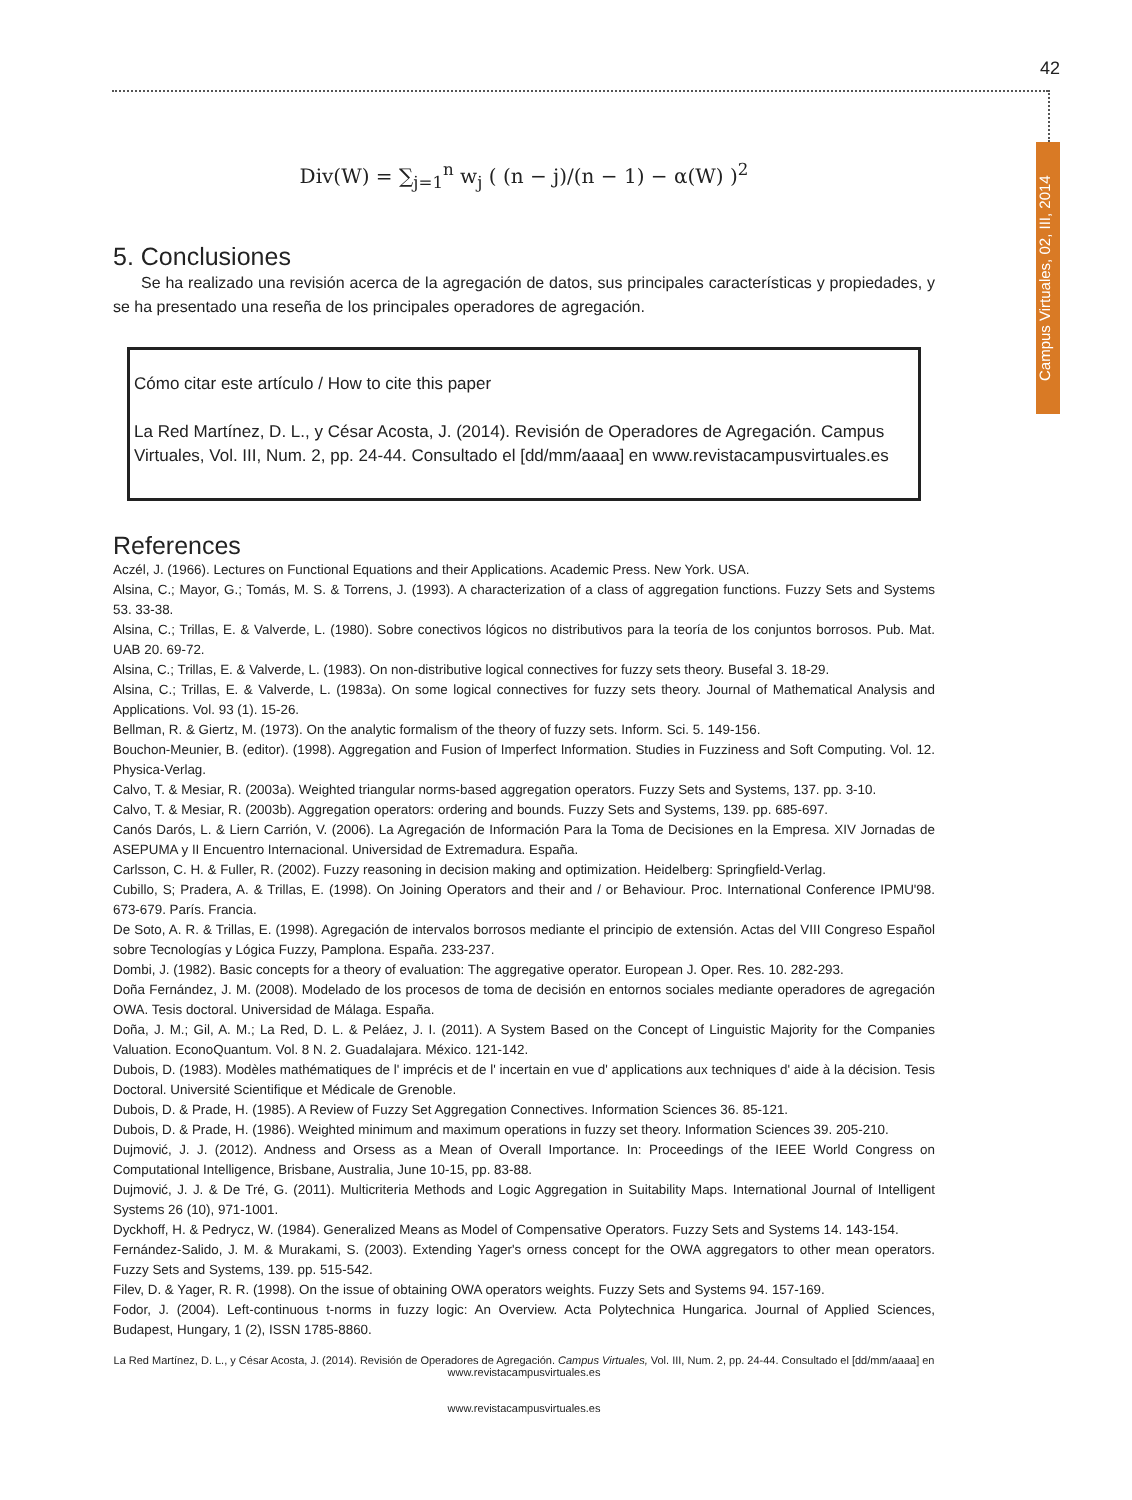42
Div(W) = ∑<sub>j=1</sub><sup>n</sup> w<sub>j</sub> ( (n − j)/(n − 1) − α(W) )<sup>2</sup>
5. Conclusiones
Se ha realizado una revisión acerca de la agregación de datos, sus principales características y propiedades, y se ha presentado una reseña de los principales operadores de agregación.
Cómo citar este artículo / How to cite this paper
La Red Martínez, D. L., y César Acosta, J. (2014). Revisión de Operadores de Agregación. Campus Virtuales, Vol. III, Num. 2, pp. 24-44. Consultado el [dd/mm/aaaa] en www.revistacampusvirtuales.es
References
Aczél, J. (1966). Lectures on Functional Equations and their Applications. Academic Press. New York. USA.
Alsina, C.; Mayor, G.; Tomás, M. S. & Torrens, J. (1993). A characterization of a class of aggregation functions. Fuzzy Sets and Systems 53. 33-38.
Alsina, C.; Trillas, E. & Valverde, L. (1980). Sobre conectivos lógicos no distributivos para la teoría de los conjuntos borrosos. Pub. Mat. UAB 20. 69-72.
Alsina, C.; Trillas, E. & Valverde, L. (1983). On non-distributive logical connectives for fuzzy sets theory. Busefal 3. 18-29.
Alsina, C.; Trillas, E. & Valverde, L. (1983a). On some logical connectives for fuzzy sets theory. Journal of Mathematical Analysis and Applications. Vol. 93 (1). 15-26.
Bellman, R. & Giertz, M. (1973). On the analytic formalism of the theory of fuzzy sets. Inform. Sci. 5. 149-156.
Bouchon-Meunier, B. (editor). (1998). Aggregation and Fusion of Imperfect Information. Studies in Fuzziness and Soft Computing. Vol. 12. Physica-Verlag.
Calvo, T. & Mesiar, R. (2003a). Weighted triangular norms-based aggregation operators. Fuzzy Sets and Systems, 137. pp. 3-10.
Calvo, T. & Mesiar, R. (2003b). Aggregation operators: ordering and bounds. Fuzzy Sets and Systems, 139. pp. 685-697.
Canós Darós, L. & Liern Carrión, V. (2006). La Agregación de Información Para la Toma de Decisiones en la Empresa. XIV Jornadas de ASEPUMA y II Encuentro Internacional. Universidad de Extremadura. España.
Carlsson, C. H. & Fuller, R. (2002). Fuzzy reasoning in decision making and optimization. Heidelberg: Springfield-Verlag.
Cubillo, S; Pradera, A. & Trillas, E. (1998). On Joining Operators and their and / or Behaviour. Proc. International Conference IPMU'98. 673-679. París. Francia.
De Soto, A. R. & Trillas, E. (1998). Agregación de intervalos borrosos mediante el principio de extensión. Actas del VIII Congreso Español sobre Tecnologías y Lógica Fuzzy, Pamplona. España. 233-237.
Dombi, J. (1982). Basic concepts for a theory of evaluation: The aggregative operator. European J. Oper. Res. 10. 282-293.
Doña Fernández, J. M. (2008). Modelado de los procesos de toma de decisión en entornos sociales mediante operadores de agregación OWA. Tesis doctoral. Universidad de Málaga. España.
Doña, J. M.; Gil, A. M.; La Red, D. L. & Peláez, J. I. (2011). A System Based on the Concept of Linguistic Majority for the Companies Valuation. EconoQuantum. Vol. 8 N. 2. Guadalajara. México. 121-142.
Dubois, D. (1983). Modèles mathématiques de l' imprécis et de l' incertain en vue d' applications aux techniques d' aide à la décision. Tesis Doctoral. Université Scientifique et Médicale de Grenoble.
Dubois, D. & Prade, H. (1985). A Review of Fuzzy Set Aggregation Connectives. Information Sciences 36. 85-121.
Dubois, D. & Prade, H. (1986). Weighted minimum and maximum operations in fuzzy set theory. Information Sciences 39. 205-210.
Dujmović, J. J. (2012). Andness and Orsess as a Mean of Overall Importance. In: Proceedings of the IEEE World Congress on Computational Intelligence, Brisbane, Australia, June 10-15, pp. 83-88.
Dujmović, J. J. & De Tré, G. (2011). Multicriteria Methods and Logic Aggregation in Suitability Maps. International Journal of Intelligent Systems 26 (10), 971-1001.
Dyckhoff, H. & Pedrycz, W. (1984). Generalized Means as Model of Compensative Operators. Fuzzy Sets and Systems 14. 143-154.
Fernández-Salido, J. M. & Murakami, S. (2003). Extending Yager's orness concept for the OWA aggregators to other mean operators. Fuzzy Sets and Systems, 139. pp. 515-542.
Filev, D. & Yager, R. R. (1998). On the issue of obtaining OWA operators weights. Fuzzy Sets and Systems 94. 157-169.
Fodor, J. (2004). Left-continuous t-norms in fuzzy logic: An Overview. Acta Polytechnica Hungarica. Journal of Applied Sciences, Budapest, Hungary, 1 (2), ISSN 1785-8860.
La Red Martínez, D. L., y César Acosta, J. (2014). Revisión de Operadores de Agregación. Campus Virtuales, Vol. III, Num. 2, pp. 24-44. Consultado el [dd/mm/aaaa] en www.revistacampusvirtuales.es
www.revistacampusvirtuales.es
Campus Virtuales, 02, III, 2014